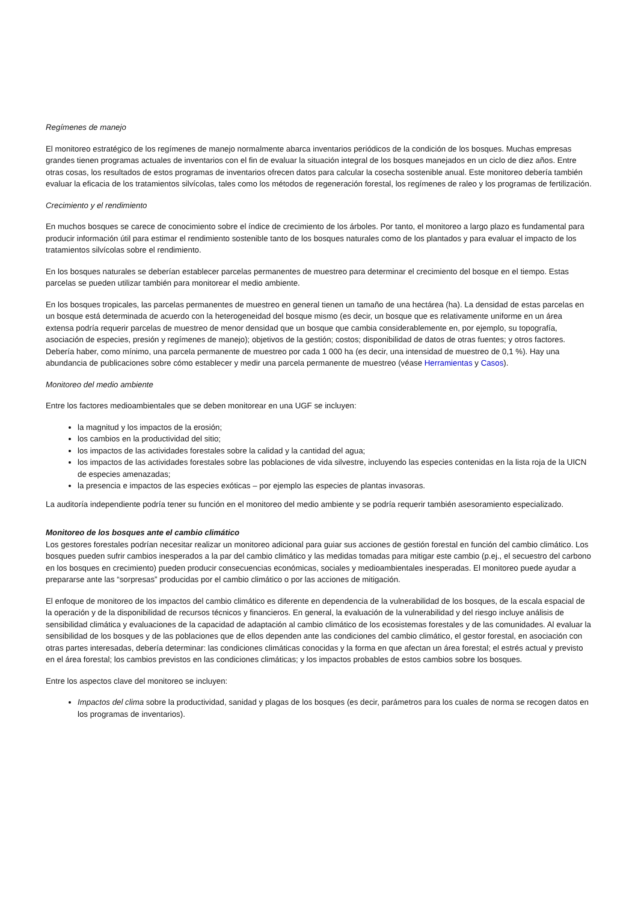Regímenes de manejo
El monitoreo estratégico de los regímenes de manejo normalmente abarca inventarios periódicos de la condición de los bosques. Muchas empresas grandes tienen programas actuales de inventarios con el fin de evaluar la situación integral de los bosques manejados en un ciclo de diez años. Entre otras cosas, los resultados de estos programas de inventarios ofrecen datos para calcular la cosecha sostenible anual. Este monitoreo debería también evaluar la eficacia de los tratamientos silvícolas, tales como los métodos de regeneración forestal, los regímenes de raleo y los programas de fertilización.
Crecimiento y el rendimiento
En muchos bosques se carece de conocimiento sobre el índice de crecimiento de los árboles. Por tanto, el monitoreo a largo plazo es fundamental para producir información útil para estimar el rendimiento sostenible tanto de los bosques naturales como de los plantados y para evaluar el impacto de los tratamientos silvícolas sobre el rendimiento.
En los bosques naturales se deberían establecer parcelas permanentes de muestreo para determinar el crecimiento del bosque en el tiempo. Estas parcelas se pueden utilizar también para monitorear el medio ambiente.
En los bosques tropicales, las parcelas permanentes de muestreo en general tienen un tamaño de una hectárea (ha). La densidad de estas parcelas en un bosque está determinada de acuerdo con la heterogeneidad del bosque mismo (es decir, un bosque que es relativamente uniforme en un área extensa podría requerir parcelas de muestreo de menor densidad que un bosque que cambia considerablemente en, por ejemplo, su topografía, asociación de especies, presión y regímenes de manejo); objetivos de la gestión; costos; disponibilidad de datos de otras fuentes; y otros factores. Debería haber, como mínimo, una parcela permanente de muestreo por cada 1 000 ha (es decir, una intensidad de muestreo de 0,1 %). Hay una abundancia de publicaciones sobre cómo establecer y medir una parcela permanente de muestreo (véase Herramientas y Casos).
Monitoreo del medio ambiente
Entre los factores medioambientales que se deben monitorear en una UGF se incluyen:
la magnitud y los impactos de la erosión;
los cambios en la productividad del sitio;
los impactos de las actividades forestales sobre la calidad y la cantidad del agua;
los impactos de las actividades forestales sobre las poblaciones de vida silvestre, incluyendo las especies contenidas en la lista roja de la UICN de especies amenazadas;
la presencia e impactos de las especies exóticas – por ejemplo las especies de plantas invasoras.
La auditoría independiente podría tener su función en el monitoreo del medio ambiente y se podría requerir también asesoramiento especializado.
Monitoreo de los bosques ante el cambio climático
Los gestores forestales podrían necesitar realizar un monitoreo adicional para guiar sus acciones de gestión forestal en función del cambio climático. Los bosques pueden sufrir cambios inesperados a la par del cambio climático y las medidas tomadas para mitigar este cambio (p.ej., el secuestro del carbono en los bosques en crecimiento) pueden producir consecuencias económicas, sociales y medioambientales inesperadas. El monitoreo puede ayudar a prepararse ante las “sorpresas” producidas por el cambio climático o por las acciones de mitigación.
El enfoque de monitoreo de los impactos del cambio climático es diferente en dependencia de la vulnerabilidad de los bosques, de la escala espacial de la operación y de la disponibilidad de recursos técnicos y financieros. En general, la evaluación de la vulnerabilidad y del riesgo incluye análisis de sensibilidad climática y evaluaciones de la capacidad de adaptación al cambio climático de los ecosistemas forestales y de las comunidades. Al evaluar la sensibilidad de los bosques y de las poblaciones que de ellos dependen ante las condiciones del cambio climático, el gestor forestal, en asociación con otras partes interesadas, debería determinar: las condiciones climáticas conocidas y la forma en que afectan un área forestal; el estrés actual y previsto en el área forestal; los cambios previstos en las condiciones climáticas; y los impactos probables de estos cambios sobre los bosques.
Entre los aspectos clave del monitoreo se incluyen:
Impactos del clima sobre la productividad, sanidad y plagas de los bosques (es decir, parámetros para los cuales de norma se recogen datos en los programas de inventarios).